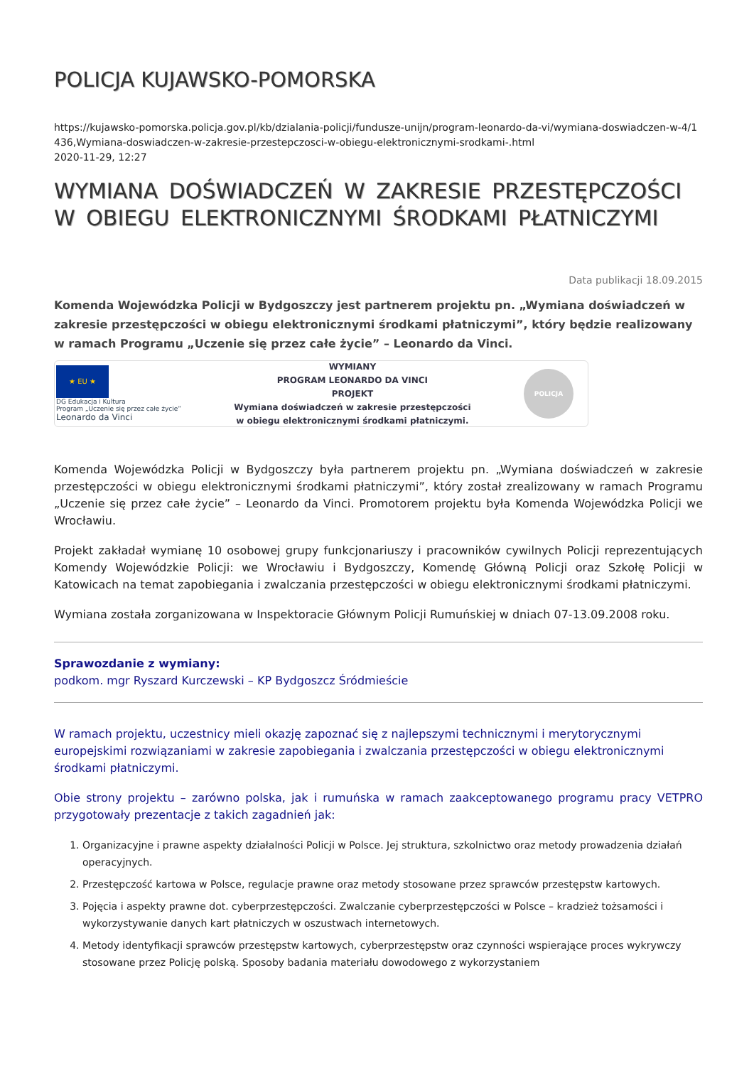POLICJA KUJAWSKO-POMORSKA
https://kujawsko-pomorska.policja.gov.pl/kb/dzialania-policji/fundusze-unijn/program-leonardo-da-vi/wymiana-doswiadczen-w-4/1436,Wymiana-doswiadczen-w-zakresie-przestepczosci-w-obiegu-elektronicznymi-srodkami-.html
2020-11-29, 12:27
WYMIANA DOŚWIADCZEŃ W ZAKRESIE PRZESTĘPCZOŚCI W OBIEGU ELEKTRONICZNYMI ŚRODKAMI PŁATNICZYMI
Data publikacji 18.09.2015
Komenda Wojewódzka Policji w Bydgoszczy jest partnerem projektu pn. „Wymiana doświadczeń w zakresie przestępczości w obiegu elektronicznymi środkami płatniczymi”, który będzie realizowany w ramach Programu „Uczenie się przez całe życie” – Leonardo da Vinci.
★ EU ★
DG Edukacja i Kultura
Program „Uczenie się przez całe życie”
Leonardo da Vinci
WYMIANY
PROGRAM LEONARDO DA VINCI
PROJEKT
Wymiana doświadczeń w zakresie przestępczości
w obiegu elektronicznymi środkami płatniczymi.
POLICJA
Komenda Wojewódzka Policji w Bydgoszczy była partnerem projektu pn. „Wymiana doświadczeń w zakresie przestępczości w obiegu elektronicznymi środkami płatniczymi”, który został zrealizowany w ramach Programu „Uczenie się przez całe życie” – Leonardo da Vinci. Promotorem projektu była Komenda Wojewódzka Policji we Wrocławiu.
Projekt zakładał wymianę 10 osobowej grupy funkcjonariuszy i pracowników cywilnych Policji reprezentujących Komendy Wojewódzkie Policji: we Wrocławiu i Bydgoszczy, Komendę Główną Policji oraz Szkołę Policji w Katowicach na temat zapobiegania i zwalczania przestępczości w obiegu elektronicznymi środkami płatniczymi.
Wymiana została zorganizowana w Inspektoracie Głównym Policji Rumuńskiej w dniach 07-13.09.2008 roku.
Sprawozdanie z wymiany:
podkom. mgr Ryszard Kurczewski – KP Bydgoszcz Śródmieście
W ramach projektu, uczestnicy mieli okazję zapoznać się z najlepszymi technicznymi i merytorycznymi europejskimi rozwiązaniami w zakresie zapobiegania i zwalczania przestępczości w obiegu elektronicznymi środkami płatniczymi.
Obie strony projektu – zarówno polska, jak i rumuńska w ramach zaakceptowanego programu pracy VETPRO przygotowały prezentacje z takich zagadnień jak:
1. Organizacyjne i prawne aspekty działalności Policji w Polsce. Jej struktura, szkolnictwo oraz metody prowadzenia działań operacyjnych.
2. Przestępczość kartowa w Polsce, regulacje prawne oraz metody stosowane przez sprawców przestępstw kartowych.
3. Pojęcia i aspekty prawne dot. cyberprzestępczości. Zwalczanie cyberprzestępczości w Polsce – kradzież tożsamości i wykorzystywanie danych kart płatniczych w oszustwach internetowych.
4. Metody identyfikacji sprawców przestępstw kartowych, cyberprzestępstw oraz czynności wspierające proces wykrywczy stosowane przez Policję polską. Sposoby badania materiału dowodowego z wykorzystaniem